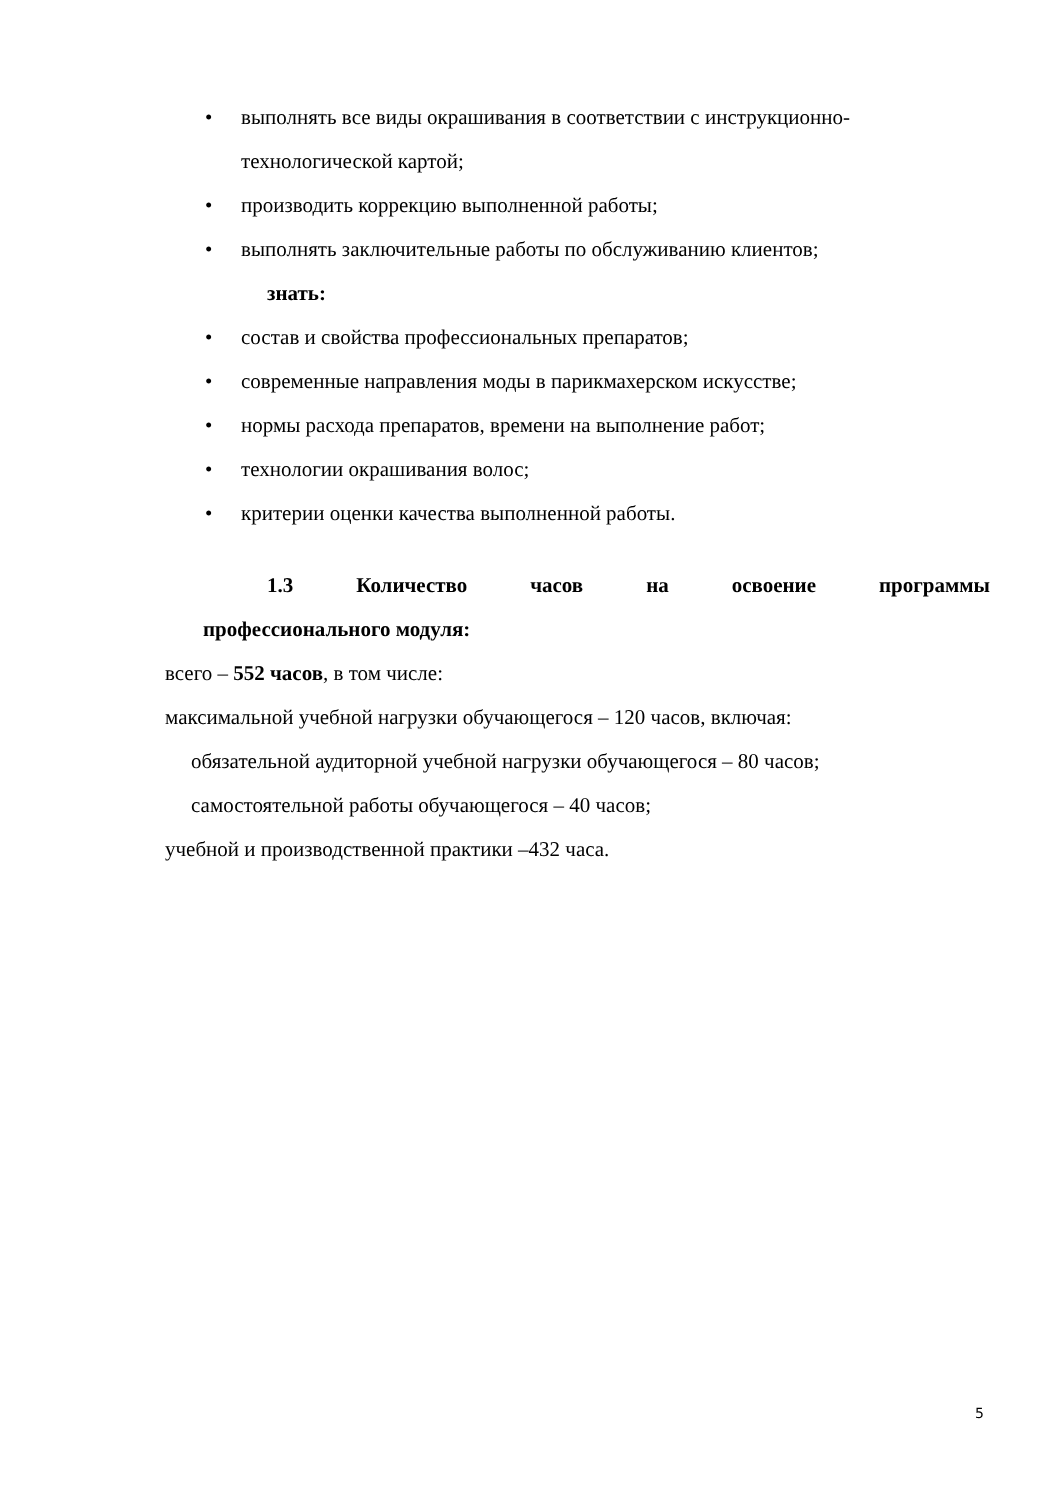• выполнять все виды окрашивания в соответствии с инструкционно-технологической картой;
• производить коррекцию выполненной работы;
• выполнять заключительные работы по обслуживанию клиентов;
знать:
• состав и свойства профессиональных препаратов;
• современные направления моды в парикмахерском искусстве;
• нормы расхода препаратов, времени на выполнение работ;
• технологии окрашивания волос;
• критерии оценки качества выполненной работы.
1.3 Количество часов на освоение программы
профессионального модуля:
всего – 552 часов, в том числе:
максимальной учебной нагрузки обучающегося – 120 часов, включая:
обязательной аудиторной учебной нагрузки обучающегося – 80 часов;
самостоятельной работы обучающегося – 40 часов;
учебной и производственной практики –432 часа.
5